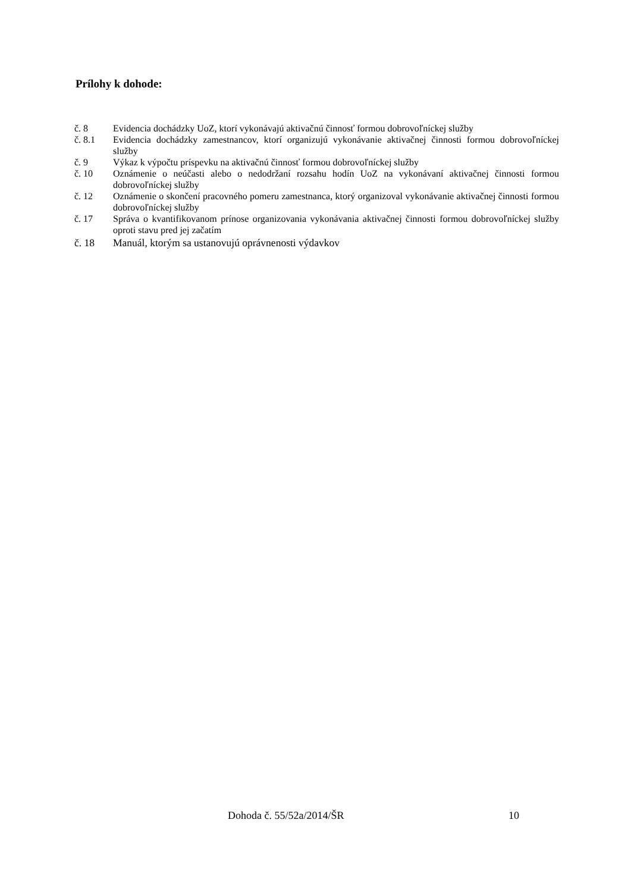Prílohy k dohode:
č. 8 Evidencia dochádzky UoZ, ktorí vykonávajú aktivačnú činnosť formou dobrovoľníckej služby
č. 8.1 Evidencia dochádzky zamestnancov, ktorí organizujú vykonávanie aktivačnej činnosti formou dobrovoľníckej služby
č. 9 Výkaz k výpočtu príspevku na aktivačnú činnosť formou dobrovoľníckej služby
č. 10 Oznámenie o neúčasti alebo o nedodržaní rozsahu hodín UoZ na vykonávaní aktivačnej činnosti formou dobrovoľníckej služby
č. 12 Oznámenie o skončení pracovného pomeru zamestnanca, ktorý organizoval vykonávanie aktivačnej činnosti formou dobrovoľníckej služby
č. 17 Správa o kvantifikovanom prínose organizovania vykonávania aktivačnej činnosti formou dobrovoľníckej služby oproti stavu pred jej začatím
č. 18 Manuál, ktorým sa ustanovujú oprávnenosti výdavkov
Dohoda č. 55/52a/2014/ŠR 10